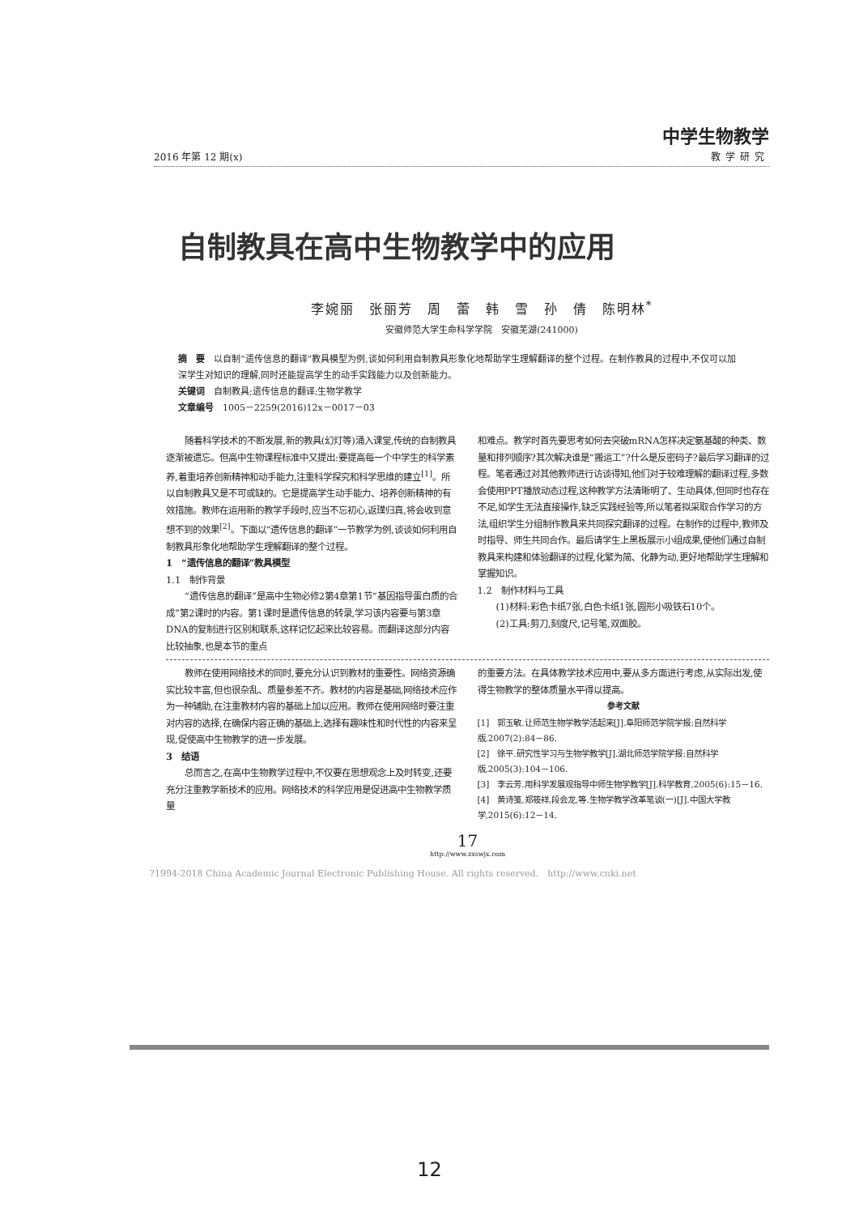2016 年第 12 期(x)
中学生物教学
教学研究
自制教具在高中生物教学中的应用
李婉丽　张丽芳　周　蕾　韩　雪　孙　倩　陈明林<sup>*</sup>
安徽师范大学生命科学学院　安徽芜湖(241000)
摘　要　以自制“遗传信息的翻译”教具模型为例,谈如何利用自制教具形象化地帮助学生理解翻译的整个过程。在制作教具的过程中,不仅可以加深学生对知识的理解,同时还能提高学生的动手实践能力以及创新能力。
关键词　自制教具;遗传信息的翻译;生物学教学
文章编号　1005－2259(2016)12x－0017－03
随着科学技术的不断发展,新的教具(幻灯等)涌入课堂,传统的自制教具逐渐被遗忘。但高中生物课程标准中又提出:要提高每一个中学生的科学素养,着重培养创新精神和动手能力,注重科学探究和科学思维的建立<sup>[1]</sup>。所以自制教具又是不可或缺的。它是提高学生动手能力、培养创新精神的有效措施。教师在运用新的教学手段时,应当不忘初心,返璞归真,将会收到意想不到的效果<sup>[2]</sup>。下面以“遗传信息的翻译”一节教学为例,谈谈如何利用自制教具形象化地帮助学生理解翻译的整个过程。
1　“遗传信息的翻译”教具模型
1.1　制作背景
“遗传信息的翻译”是高中生物必修2第4章第1节“基因指导蛋白质的合成”第2课时的内容。第1课时是遗传信息的转录,学习该内容要与第3章DNA的复制进行区别和联系,这样记忆起来比较容易。而翻译这部分内容比较抽象,也是本节的重点
和难点。教学时首先要思考如何去突破mRNA怎样决定氨基酸的种类、数量和排列顺序?其次解决谁是“搬运工”?什么是反密码子?最后学习翻译的过程。笔者通过对其他教师进行访谈得知,他们对于较难理解的翻译过程,多数会使用PPT播放动态过程,这种教学方法清晰明了、生动具体,但同时也存在不足,如学生无法直接操作,缺乏实践经验等,所以笔者拟采取合作学习的方法,组织学生分组制作教具来共同探究翻译的过程。在制作的过程中,教师及时指导、师生共同合作。最后请学生上黑板展示小组成果,使他们通过自制教具来构建和体验翻译的过程,化繁为简、化静为动,更好地帮助学生理解和掌握知识。
1.2　制作材料与工具
(1)材料:彩色卡纸7张,白色卡纸1张,圆形小吸铁石10个。
(2)工具:剪刀,刻度尺,记号笔,双面胶。
教师在使用网络技术的同时,要充分认识到教材的重要性。网络资源确实比较丰富,但也很杂乱、质量参差不齐。教材的内容是基础,网络技术应作为一种辅助,在注重教材内容的基础上加以应用。教师在使用网络时要注重对内容的选择,在确保内容正确的基础上,选择有趣味性和时代性的内容来呈现,促使高中生物教学的进一步发展。
3　结语
总而言之,在高中生物教学过程中,不仅要在思想观念上及时转变,还要充分注重教学新技术的应用。网络技术的科学应用是促进高中生物教学质量
的重要方法。在具体教学技术应用中,要从多方面进行考虑,从实际出发,使得生物教学的整体质量水平得以提高。
参考文献
[1]　郭玉敏.让师范生物学教学活起来[J].阜阳师范学院学报:自然科学版,2007(2):84－86.
[2]　徐平.研究性学习与生物学教学[J].湖北师范学院学报:自然科学版,2005(3):104－106.
[3]　李云芳.用科学发展观指导中师生物学教学[J].科学教育,2005(6):15－16.
[4]　黄诗笺,郑筱祥,段会龙,等.生物学教学改革笔谈(一)[J].中国大学教学,2015(6):12－14.
17
http://www.zxswjx.com
?1994-2018 China Academic Journal Electronic Publishing House. All rights reserved.　http://www.cnki.net
12